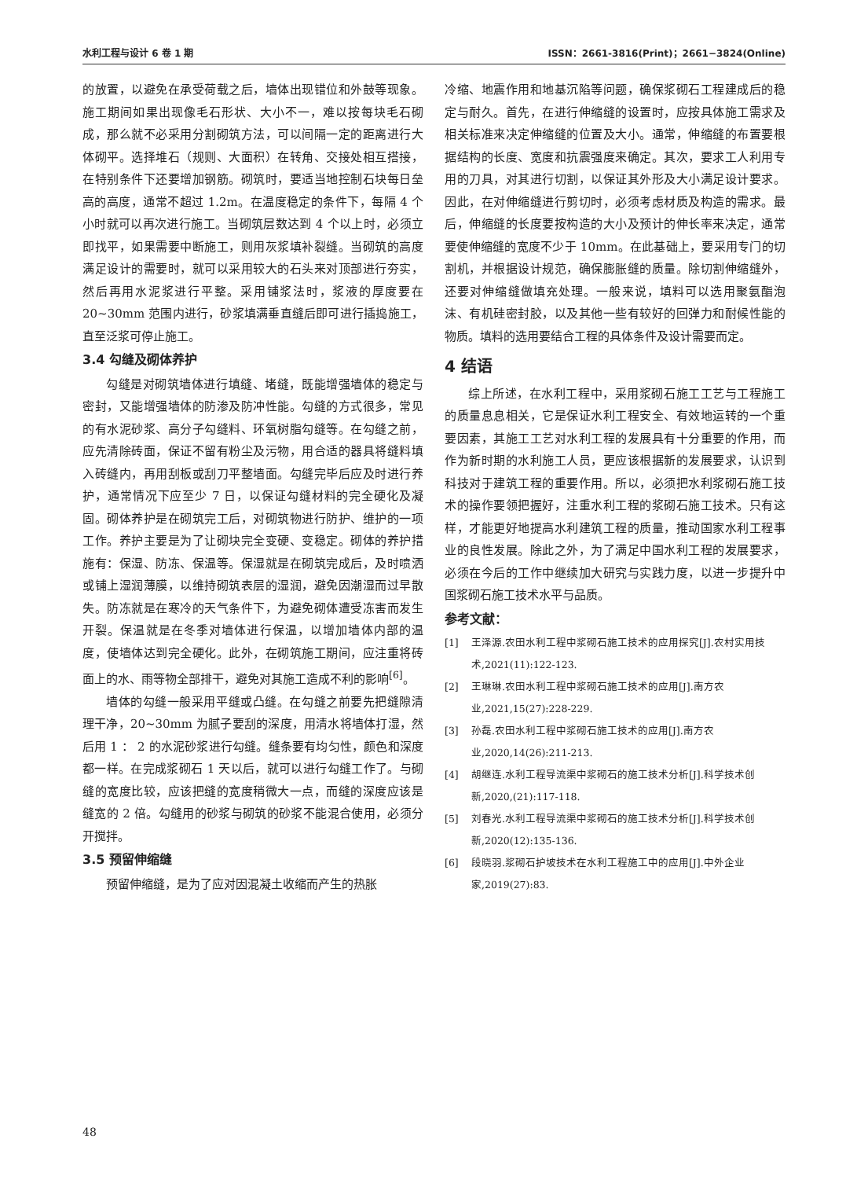水利工程与设计 6 卷 1 期 ISSN：2661-3816(Print)；2661−3824(Online)
的放置，以避免在承受荷载之后，墙体出现错位和外鼓等现象。施工期间如果出现像毛石形状、大小不一，难以按每块毛石砌成，那么就不必采用分割砌筑方法，可以间隔一定的距离进行大体砌平。选择堆石（规则、大面积）在转角、交接处相互搭接，在特别条件下还要增加钢筋。砌筑时，要适当地控制石块每日垒高的高度，通常不超过 1.2m。在温度稳定的条件下，每隔 4 个小时就可以再次进行施工。当砌筑层数达到 4 个以上时，必须立即找平，如果需要中断施工，则用灰浆填补裂缝。当砌筑的高度满足设计的需要时，就可以采用较大的石头来对顶部进行夯实，然后再用水泥浆进行平整。采用铺浆法时，浆液的厚度要在 20~30mm 范围内进行，砂浆填满垂直缝后即可进行插捣施工，直至泛浆可停止施工。
3.4 勾缝及砌体养护
勾缝是对砌筑墙体进行填缝、堵缝，既能增强墙体的稳定与密封，又能增强墙体的防渗及防冲性能。勾缝的方式很多，常见的有水泥砂浆、高分子勾缝料、环氧树脂勾缝等。在勾缝之前，应先清除砖面，保证不留有粉尘及污物，用合适的器具将缝料填入砖缝内，再用刮板或刮刀平整墙面。勾缝完毕后应及时进行养护，通常情况下应至少 7 日，以保证勾缝材料的完全硬化及凝固。砌体养护是在砌筑完工后，对砌筑物进行防护、维护的一项工作。养护主要是为了让砌块完全变硬、变稳定。砌体的养护措施有：保湿、防冻、保温等。保湿就是在砌筑完成后，及时喷洒或铺上湿润薄膜，以维持砌筑表层的湿润，避免因潮湿而过早散失。防冻就是在寒冷的天气条件下，为避免砌体遭受冻害而发生开裂。保温就是在冬季对墙体进行保温，以增加墙体内部的温度，使墙体达到完全硬化。此外，在砌筑施工期间，应注重将砖面上的水、雨等物全部排干，避免对其施工造成不利的影响<sup>[6]</sup>。
墙体的勾缝一般采用平缝或凸缝。在勾缝之前要先把缝隙清理干净，20~30mm 为腻子要刮的深度，用清水将墙体打湿，然后用 1 ： 2 的水泥砂浆进行勾缝。缝条要有均匀性，颜色和深度都一样。在完成浆砌石 1 天以后，就可以进行勾缝工作了。与砌缝的宽度比较，应该把缝的宽度稍微大一点，而缝的深度应该是缝宽的 2 倍。勾缝用的砂浆与砌筑的砂浆不能混合使用，必须分开搅拌。
3.5 预留伸缩缝
预留伸缩缝，是为了应对因混凝土收缩而产生的热胀
冷缩、地震作用和地基沉陷等问题，确保浆砌石工程建成后的稳定与耐久。首先，在进行伸缩缝的设置时，应按具体施工需求及相关标准来决定伸缩缝的位置及大小。通常，伸缩缝的布置要根据结构的长度、宽度和抗震强度来确定。其次，要求工人利用专用的刀具，对其进行切割，以保证其外形及大小满足设计要求。因此，在对伸缩缝进行剪切时，必须考虑材质及构造的需求。最后，伸缩缝的长度要按构造的大小及预计的伸长率来决定，通常要使伸缩缝的宽度不少于 10mm。在此基础上，要采用专门的切割机，并根据设计规范，确保膨胀缝的质量。除切割伸缩缝外，还要对伸缩缝做填充处理。一般来说，填料可以选用聚氨酯泡沫、有机硅密封胶，以及其他一些有较好的回弹力和耐候性能的物质。填料的选用要结合工程的具体条件及设计需要而定。
4 结语
综上所述，在水利工程中，采用浆砌石施工工艺与工程施工的质量息息相关，它是保证水利工程安全、有效地运转的一个重要因素，其施工工艺对水利工程的发展具有十分重要的作用，而作为新时期的水利施工人员，更应该根据新的发展要求，认识到科技对于建筑工程的重要作用。所以，必须把水利浆砌石施工技术的操作要领把握好，注重水利工程的浆砌石施工技术。只有这样，才能更好地提高水利建筑工程的质量，推动国家水利工程事业的良性发展。除此之外，为了满足中国水利工程的发展要求，必须在今后的工作中继续加大研究与实践力度，以进一步提升中国浆砌石施工技术水平与品质。
参考文献：
[1] 王泽源.农田水利工程中浆砌石施工技术的应用探究[J].农村实用技术,2021(11):122-123.
[2] 王琳琳.农田水利工程中浆砌石施工技术的应用[J].南方农业,2021,15(27):228-229.
[3] 孙磊.农田水利工程中浆砌石施工技术的应用[J].南方农业,2020,14(26):211-213.
[4] 胡继连.水利工程导流渠中浆砌石的施工技术分析[J].科学技术创新,2020,(21):117-118.
[5] 刘春光.水利工程导流渠中浆砌石的施工技术分析[J].科学技术创新,2020(12):135-136.
[6] 段晓羽.浆砌石护坡技术在水利工程施工中的应用[J].中外企业家,2019(27):83.
48